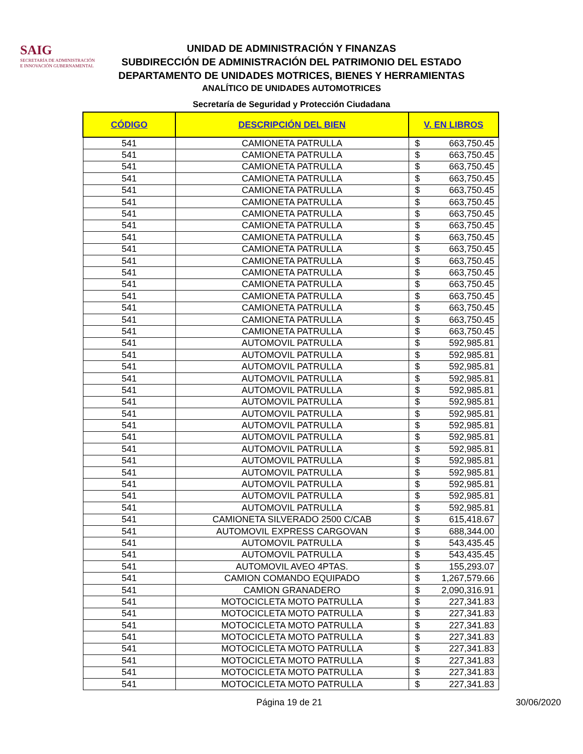SAIG
SECRETARÍA DE ADMINISTRACIÓN
E INNOVACIÓN GUBERNAMENTAL
UNIDAD DE ADMINISTRACIÓN Y FINANZAS
SUBDIRECCIÓN DE ADMINISTRACIÓN DEL PATRIMONIO DEL ESTADO
DEPARTAMENTO DE UNIDADES MOTRICES, BIENES Y HERRAMIENTAS
ANALÍTICO DE UNIDADES AUTOMOTRICES
Secretaría de Seguridad y Protección Ciudadana
| CÓDIGO | DESCRIPCIÓN DEL BIEN | V. EN LIBROS | |
| --- | --- | --- | --- |
| 541 | CAMIONETA PATRULLA | $ | 663,750.45 |
| 541 | CAMIONETA PATRULLA | $ | 663,750.45 |
| 541 | CAMIONETA PATRULLA | $ | 663,750.45 |
| 541 | CAMIONETA PATRULLA | $ | 663,750.45 |
| 541 | CAMIONETA PATRULLA | $ | 663,750.45 |
| 541 | CAMIONETA PATRULLA | $ | 663,750.45 |
| 541 | CAMIONETA PATRULLA | $ | 663,750.45 |
| 541 | CAMIONETA PATRULLA | $ | 663,750.45 |
| 541 | CAMIONETA PATRULLA | $ | 663,750.45 |
| 541 | CAMIONETA PATRULLA | $ | 663,750.45 |
| 541 | CAMIONETA PATRULLA | $ | 663,750.45 |
| 541 | CAMIONETA PATRULLA | $ | 663,750.45 |
| 541 | CAMIONETA PATRULLA | $ | 663,750.45 |
| 541 | CAMIONETA PATRULLA | $ | 663,750.45 |
| 541 | CAMIONETA PATRULLA | $ | 663,750.45 |
| 541 | CAMIONETA PATRULLA | $ | 663,750.45 |
| 541 | CAMIONETA PATRULLA | $ | 663,750.45 |
| 541 | AUTOMOVIL PATRULLA | $ | 592,985.81 |
| 541 | AUTOMOVIL PATRULLA | $ | 592,985.81 |
| 541 | AUTOMOVIL PATRULLA | $ | 592,985.81 |
| 541 | AUTOMOVIL PATRULLA | $ | 592,985.81 |
| 541 | AUTOMOVIL PATRULLA | $ | 592,985.81 |
| 541 | AUTOMOVIL PATRULLA | $ | 592,985.81 |
| 541 | AUTOMOVIL PATRULLA | $ | 592,985.81 |
| 541 | AUTOMOVIL PATRULLA | $ | 592,985.81 |
| 541 | AUTOMOVIL PATRULLA | $ | 592,985.81 |
| 541 | AUTOMOVIL PATRULLA | $ | 592,985.81 |
| 541 | AUTOMOVIL PATRULLA | $ | 592,985.81 |
| 541 | AUTOMOVIL PATRULLA | $ | 592,985.81 |
| 541 | AUTOMOVIL PATRULLA | $ | 592,985.81 |
| 541 | AUTOMOVIL PATRULLA | $ | 592,985.81 |
| 541 | AUTOMOVIL PATRULLA | $ | 592,985.81 |
| 541 | CAMIONETA SILVERADO 2500 C/CAB | $ | 615,418.67 |
| 541 | AUTOMOVIL EXPRESS CARGOVAN | $ | 688,344.00 |
| 541 | AUTOMOVIL PATRULLA | $ | 543,435.45 |
| 541 | AUTOMOVIL PATRULLA | $ | 543,435.45 |
| 541 | AUTOMOVIL AVEO 4PTAS. | $ | 155,293.07 |
| 541 | CAMION COMANDO EQUIPADO | $ | 1,267,579.66 |
| 541 | CAMION GRANADERO | $ | 2,090,316.91 |
| 541 | MOTOCICLETA MOTO PATRULLA | $ | 227,341.83 |
| 541 | MOTOCICLETA MOTO PATRULLA | $ | 227,341.83 |
| 541 | MOTOCICLETA MOTO PATRULLA | $ | 227,341.83 |
| 541 | MOTOCICLETA MOTO PATRULLA | $ | 227,341.83 |
| 541 | MOTOCICLETA MOTO PATRULLA | $ | 227,341.83 |
| 541 | MOTOCICLETA MOTO PATRULLA | $ | 227,341.83 |
| 541 | MOTOCICLETA MOTO PATRULLA | $ | 227,341.83 |
| 541 | MOTOCICLETA MOTO PATRULLA | $ | 227,341.83 |
Página 19 de 21 30/06/2020